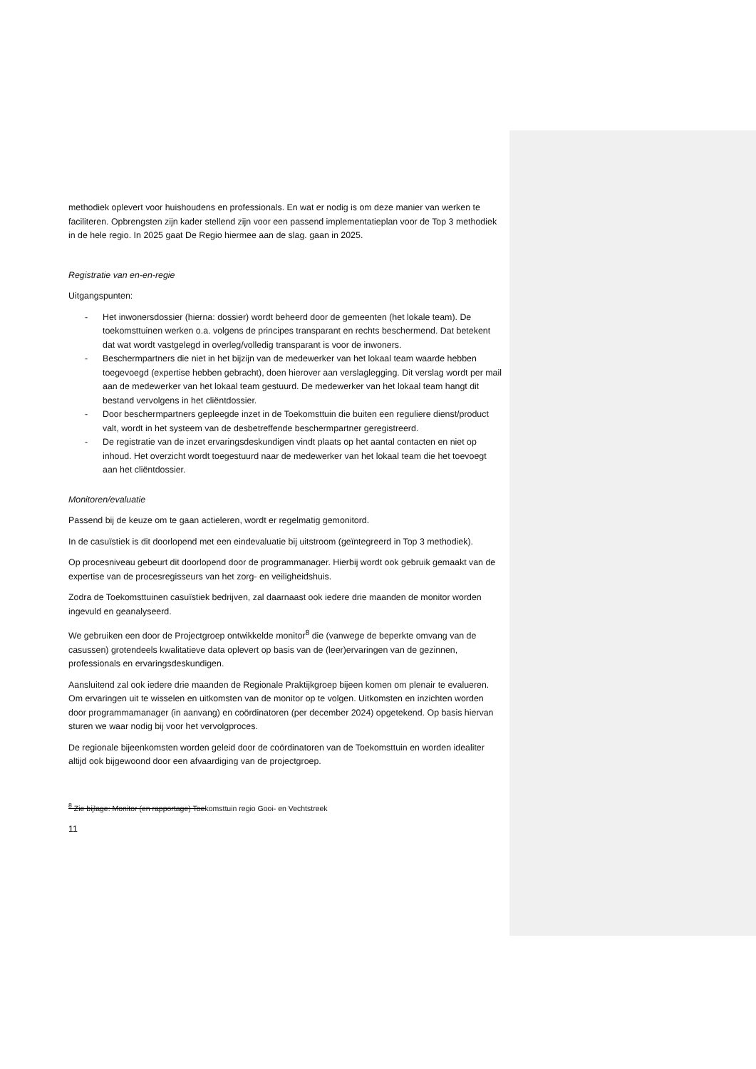methodiek oplevert voor huishoudens en professionals. En wat er nodig is om deze manier van werken te faciliteren. Opbrengsten zijn kader stellend zijn voor een passend implementatieplan voor de Top 3 methodiek in de hele regio. In 2025 gaat De Regio hiermee aan de slag. gaan in 2025.
Registratie van en-en-regie
Uitgangspunten:
- Het inwonersdossier (hierna: dossier) wordt beheerd door de gemeenten (het lokale team). De toekomsttuinen werken o.a. volgens de principes transparant en rechts beschermend. Dat betekent dat wat wordt vastgelegd in overleg/volledig transparant is voor de inwoners.
- Beschermpartners die niet in het bijzijn van de medewerker van het lokaal team waarde hebben toegevoegd (expertise hebben gebracht), doen hierover aan verslaglegging. Dit verslag wordt per mail aan de medewerker van het lokaal team gestuurd. De medewerker van het lokaal team hangt dit bestand vervolgens in het cliëntdossier.
- Door beschermpartners gepleegde inzet in de Toekomsttuin die buiten een reguliere dienst/product valt, wordt in het systeem van de desbetreffende beschermpartner geregistreerd.
- De registratie van de inzet ervaringsdeskundigen vindt plaats op het aantal contacten en niet op inhoud. Het overzicht wordt toegestuurd naar de medewerker van het lokaal team die het toevoegt aan het cliëntdossier.
Monitoren/evaluatie
Passend bij de keuze om te gaan actieleren, wordt er regelmatig gemonitord.
In de casuïstiek is dit doorlopend met een eindevaluatie bij uitstroom (geïntegreerd in Top 3 methodiek).
Op procesniveau gebeurt dit doorlopend door de programmanager. Hierbij wordt ook gebruik gemaakt van de expertise van de procesregisseurs van het zorg- en veiligheidshuis.
Zodra de Toekomsttuinen casuïstiek bedrijven, zal daarnaast ook iedere drie maanden de monitor worden ingevuld en geanalyseerd.
We gebruiken een door de Projectgroep ontwikkelde monitor<sup>8</sup> die (vanwege de beperkte omvang van de casussen) grotendeels kwalitatieve data oplevert op basis van de (leer)ervaringen van de gezinnen, professionals en ervaringsdeskundigen.
Aansluitend zal ook iedere drie maanden de Regionale Praktijkgroep bijeen komen om plenair te evalueren. Om ervaringen uit te wisselen en uitkomsten van de monitor op te volgen. Uitkomsten en inzichten worden door programmamanager (in aanvang) en coördinatoren (per december 2024) opgetekend. Op basis hiervan sturen we waar nodig bij voor het vervolgproces.
De regionale bijeenkomsten worden geleid door de coördinatoren van de Toekomsttuin en worden idealiter altijd ook bijgewoond door een afvaardiging van de projectgroep.
<sup>8</sup> Zie bijlage: Monitor (en rapportage) Toekomsttuin regio Gooi- en Vechtstreek
11